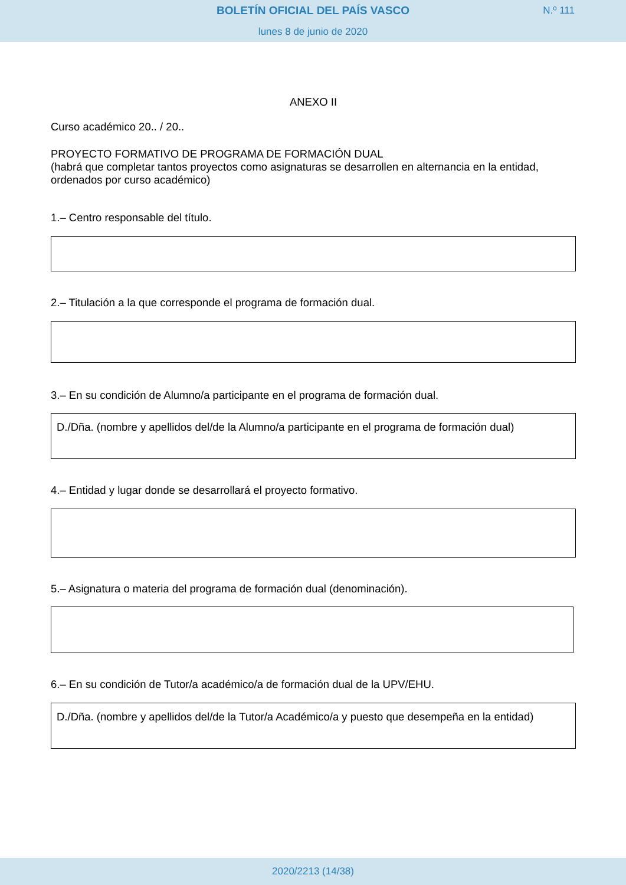BOLETÍN OFICIAL DEL PAÍS VASCO N.º 111
lunes 8 de junio de 2020
ANEXO II
Curso académico 20.. / 20..
PROYECTO FORMATIVO DE PROGRAMA DE FORMACIÓN DUAL
(habrá que completar tantos proyectos como asignaturas se desarrollen en alternancia en la entidad, ordenados por curso académico)
1.– Centro responsable del título.
2.– Titulación a la que corresponde el programa de formación dual.
3.– En su condición de Alumno/a participante en el programa de formación dual.
D./Dña. (nombre y apellidos del/de la Alumno/a participante en el programa de formación dual)
4.– Entidad y lugar donde se desarrollará el proyecto formativo.
5.– Asignatura o materia del programa de formación dual (denominación).
6.– En su condición de Tutor/a académico/a de formación dual de la UPV/EHU.
D./Dña. (nombre y apellidos del/de la Tutor/a Académico/a y puesto que desempeña en la entidad)
2020/2213 (14/38)